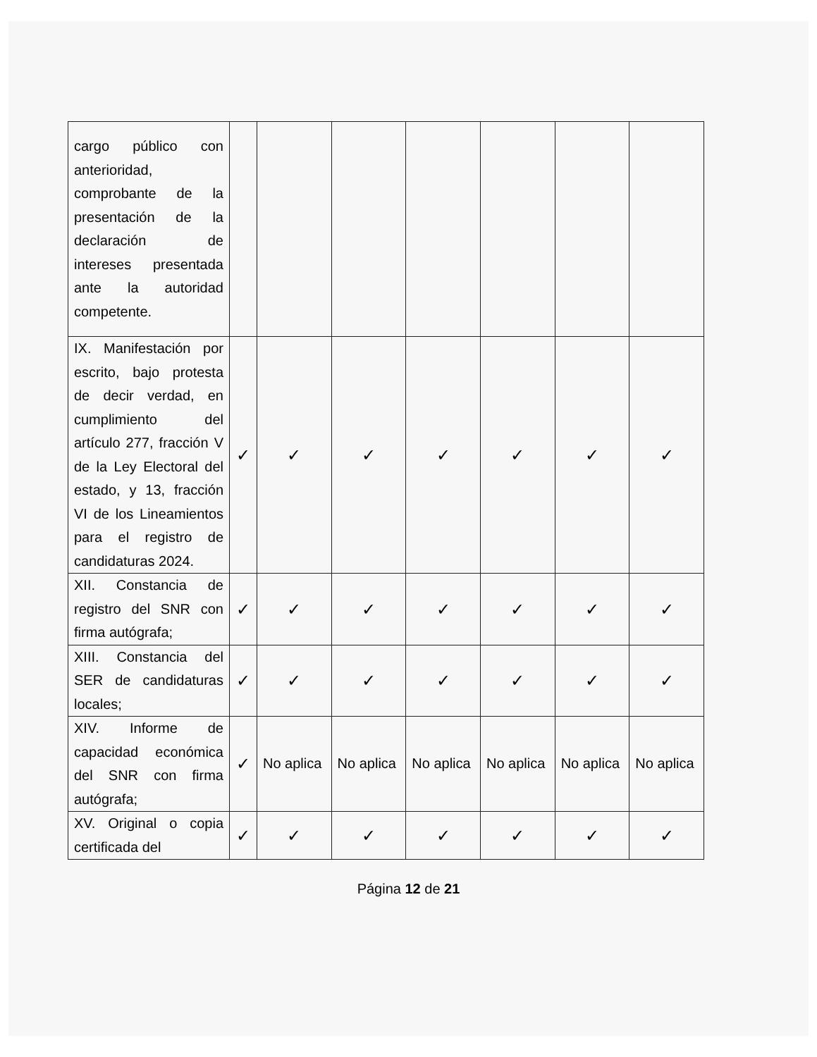| cargo público con anterioridad, comprobante de la presentación de la declaración de intereses presentada ante la autoridad competente. | | | | | | | |
| IX. Manifestación por escrito, bajo protesta de decir verdad, en cumplimiento del artículo 277, fracción V de la Ley Electoral del estado, y 13, fracción VI de los Lineamientos para el registro de candidaturas 2024. | ✓ | ✓ | ✓ | ✓ | ✓ | ✓ | ✓ |
| XII. Constancia de registro del SNR con firma autógrafa; | ✓ | ✓ | ✓ | ✓ | ✓ | ✓ | ✓ |
| XIII. Constancia del SER de candidaturas locales; | ✓ | ✓ | ✓ | ✓ | ✓ | ✓ | ✓ |
| XIV. Informe de capacidad económica del SNR con firma autógrafa; | ✓ | No aplica | No aplica | No aplica | No aplica | No aplica | No aplica |
| XV. Original o copia certificada del | ✓ | ✓ | ✓ | ✓ | ✓ | ✓ | ✓ |
Página 12 de 21